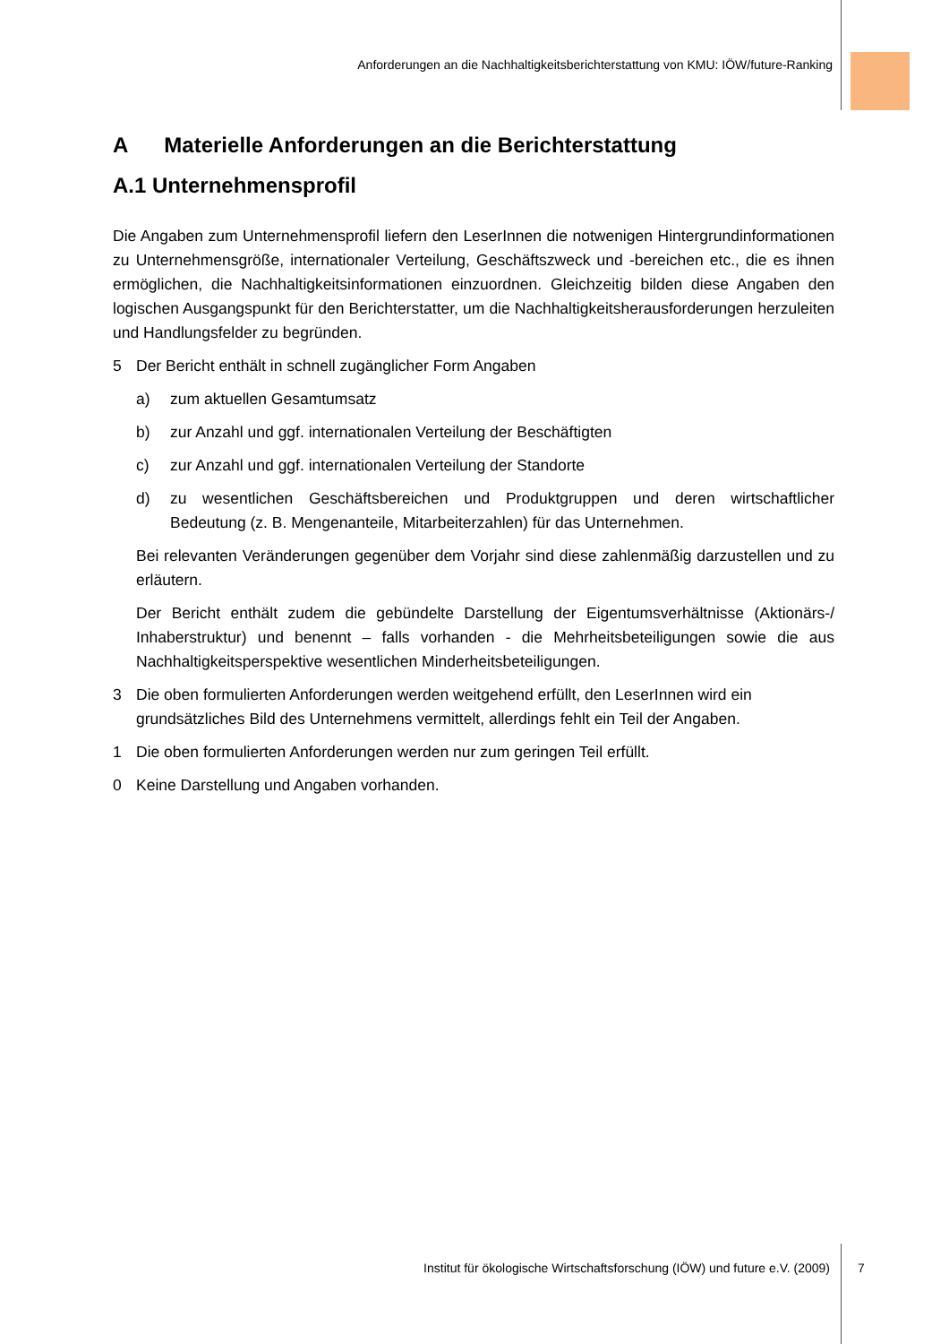Anforderungen an die Nachhaltigkeitsberichterstattung von KMU: IÖW/future-Ranking
A Materielle Anforderungen an die Berichterstattung
A.1 Unternehmensprofil
Die Angaben zum Unternehmensprofil liefern den LeserInnen die notwenigen Hintergrundinformationen zu Unternehmensgröße, internationaler Verteilung, Geschäftszweck und -bereichen etc., die es ihnen ermöglichen, die Nachhaltigkeitsinformationen einzuordnen. Gleichzeitig bilden diese Angaben den logischen Ausgangspunkt für den Berichterstatter, um die Nachhaltigkeitsherausforderungen herzuleiten und Handlungsfelder zu begründen.
5 Der Bericht enthält in schnell zugänglicher Form Angaben
a) zum aktuellen Gesamtumsatz
b) zur Anzahl und ggf. internationalen Verteilung der Beschäftigten
c) zur Anzahl und ggf. internationalen Verteilung der Standorte
d) zu wesentlichen Geschäftsbereichen und Produktgruppen und deren wirtschaftlicher Bedeutung (z. B. Mengenanteile, Mitarbeiterzahlen) für das Unternehmen.
Bei relevanten Veränderungen gegenüber dem Vorjahr sind diese zahlenmäßig darzustellen und zu erläutern.
Der Bericht enthält zudem die gebündelte Darstellung der Eigentumsverhältnisse (Aktionärs-/ Inhaberstruktur) und benennt – falls vorhanden - die Mehrheitsbeteiligungen sowie die aus Nachhaltigkeitsperspektive wesentlichen Minderheitsbeteiligungen.
3 Die oben formulierten Anforderungen werden weitgehend erfüllt, den LeserInnen wird ein grundsätzliches Bild des Unternehmens vermittelt, allerdings fehlt ein Teil der Angaben.
1 Die oben formulierten Anforderungen werden nur zum geringen Teil erfüllt.
0 Keine Darstellung und Angaben vorhanden.
Institut für ökologische Wirtschaftsforschung (IÖW) und future e.V. (2009) 7